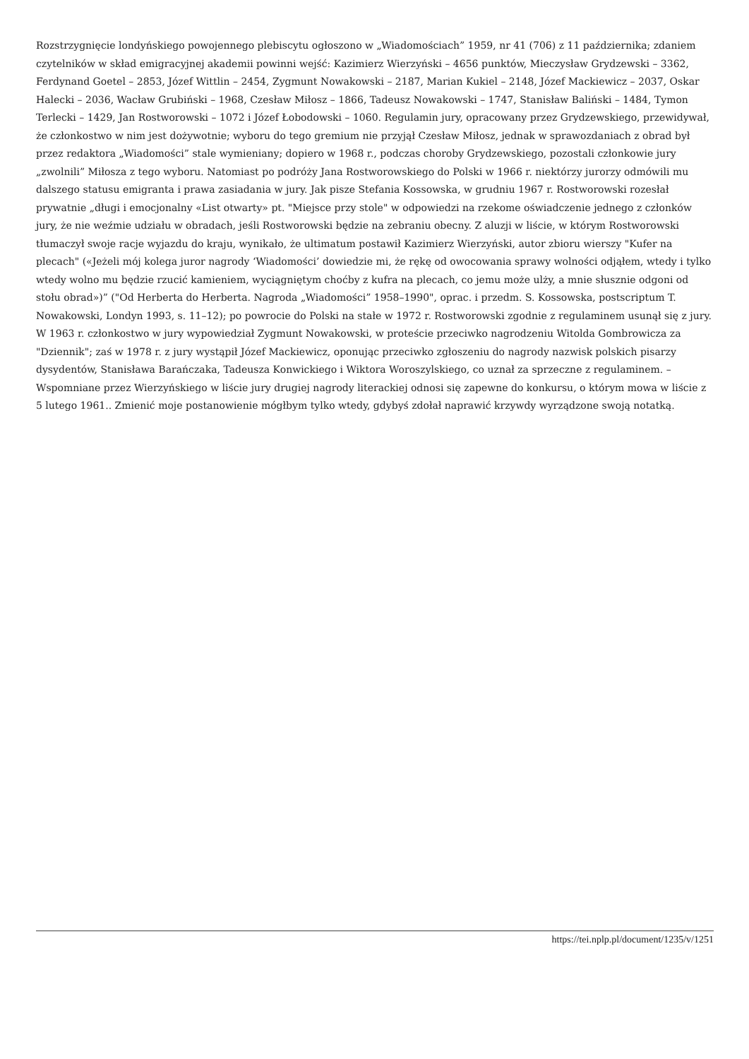Rozstrzygnięcie londyńskiego powojennego plebiscytu ogłoszono w „Wiadomościach” 1959, nr 41 (706) z 11 października; zdaniem czytelników w skład emigracyjnej akademii powinni wejść: Kazimierz Wierzyński – 4656 punktów, Mieczysław Grydzewski – 3362, Ferdynand Goetel – 2853, Józef Wittlin – 2454, Zygmunt Nowakowski – 2187, Marian Kukiel – 2148, Józef Mackiewicz – 2037, Oskar Halecki – 2036, Wacław Grubiński – 1968, Czesław Miłosz – 1866, Tadeusz Nowakowski – 1747, Stanisław Baliński – 1484, Tymon Terlecki – 1429, Jan Rostworowski – 1072 i Józef Łobodowski – 1060. Regulamin jury, opracowany przez Grydzewskiego, przewidywał, że członkostwo w nim jest dożywotnie; wyboru do tego gremium nie przyjął Czesław Miłosz, jednak w sprawozdaniach z obrad był przez redaktora „Wiadomości” stale wymieniany; dopiero w 1968 r., podczas choroby Grydzewskiego, pozostali członkowie jury „zwolnili” Miłosza z tego wyboru. Natomiast po podróży Jana Rostworowskiego do Polski w 1966 r. niektórzy jurorzy odmówili mu dalszego statusu emigranta i prawa zasiadania w jury. Jak pisze Stefania Kossowska, w grudniu 1967 r. Rostworowski rozesłał prywatnie „długi i emocjonalny «List otwarty» pt. "Miejsce przy stole" w odpowiedzi na rzekome oświadczenie jednego z członków jury, że nie weźmie udziału w obradach, jeśli Rostworowski będzie na zebraniu obecny. Z aluzji w liście, w którym Rostworowski tłumaczył swoje racje wyjazdu do kraju, wynikało, że ultimatum postawił Kazimierz Wierzyński, autor zbioru wierszy "Kufer na plecach" («Jeżeli mój kolega juror nagrody ‘Wiadomości’ dowiedzie mi, że rękę od owocowania sprawy wolności odjąłem, wtedy i tylko wtedy wolno mu będzie rzucić kamieniem, wyciągniętym choćby z kufra na plecach, co jemu może ulży, a mnie słusznie odgoni od stołu obrad»)” ("Od Herberta do Herberta. Nagroda „Wiadomości” 1958–1990", oprac. i przedm. S. Kossowska, postscriptum T. Nowakowski, Londyn 1993, s. 11–12); po powrocie do Polski na stałe w 1972 r. Rostworowski zgodnie z regulaminem usunął się z jury. W 1963 r. członkostwo w jury wypowiedział Zygmunt Nowakowski, w proteście przeciwko nagrodzeniu Witolda Gombrowicza za "Dziennik"; zaś w 1978 r. z jury wystąpił Józef Mackiewicz, oponując przeciwko zgłoszeniu do nagrody nazwisk polskich pisarzy dysydentów, Stanisława Barańczaka, Tadeusza Konwickiego i Wiktora Woroszylskiego, co uznał za sprzeczne z regulaminem. – Wspomniane przez Wierzyńskiego w liście jury drugiej nagrody literackiej odnosi się zapewne do konkursu, o którym mowa w liście z 5 lutego 1961.. Zmienić moje postanowienie mógłbym tylko wtedy, gdybyś zdołał naprawić krzywdy wyrządzone swoją notatką.
https://tei.nplp.pl/document/1235/v/1251